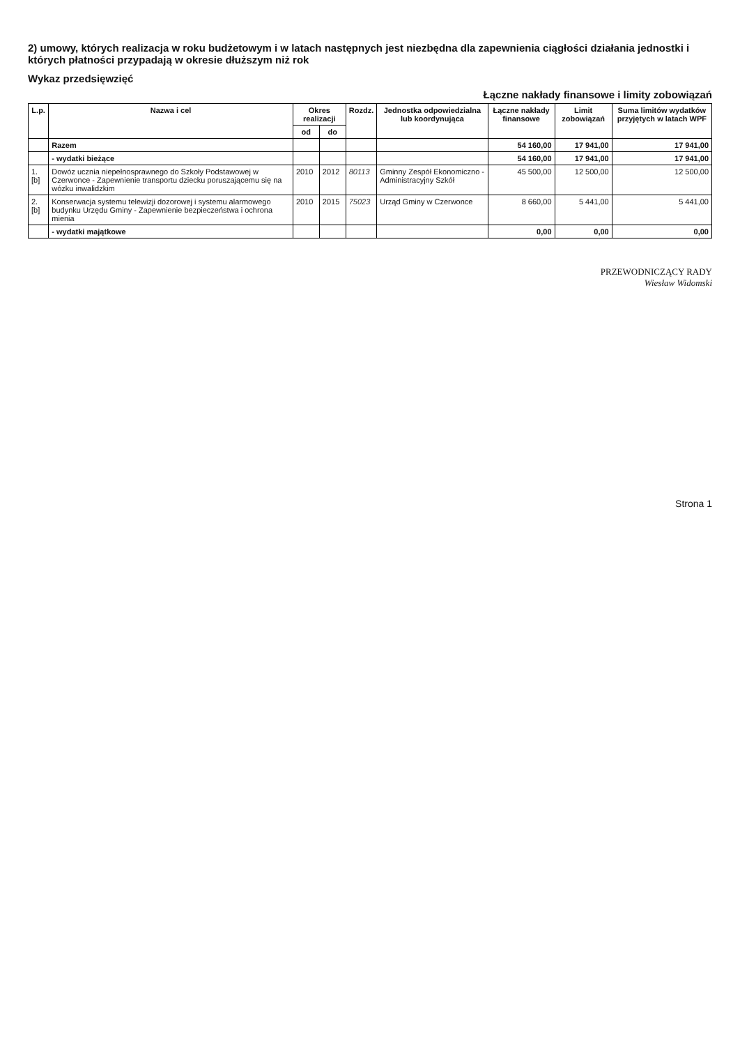2) umowy, których realizacja w roku budżetowym i w latach następnych jest niezbędna dla zapewnienia ciągłości działania jednostki i których płatności przypadają w okresie dłuższym niż rok
Wykaz przedsięwzięć
Łączne nakłady finansowe i limity zobowiązań
| L.p. | Nazwa i cel | Okres realizacji | | Rozdz. | Jednostka odpowiedzialna lub koordynująca | Łączne nakłady finansowe | Limit zobowiązań | Suma limitów wydatków przyjętych w latach WPF |
| --- | --- | --- | --- | --- | --- | --- | --- | --- |
| | | od | do | | | | | |
| | Razem | | | | | 54 160,00 | 17 941,00 | 17 941,00 |
| | - wydatki bieżące | | | | | 54 160,00 | 17 941,00 | 17 941,00 |
| 1.[b] | Dowóz ucznia niepełnosprawnego do Szkoły Podstawowej w Czerwonce - Zapewnienie transportu dziecku poruszającemu się na wózku inwalidzkim | 2010 | 2012 | 80113 | Gminny Zespół Ekonomiczno -Administracyjny Szkół | 45 500,00 | 12 500,00 | 12 500,00 |
| 2.[b] | Konserwacja systemu telewizji dozorowej i systemu alarmowego budynku Urzędu Gminy - Zapewnienie bezpieczeństwa i ochrona mienia | 2010 | 2015 | 75023 | Urząd Gminy w Czerwonce | 8 660,00 | 5 441,00 | 5 441,00 |
| | - wydatki majątkowe | | | | | 0,00 | 0,00 | 0,00 |
PRZEWODNICZĄCY RADY
Wiesław Widomski
Strona 1